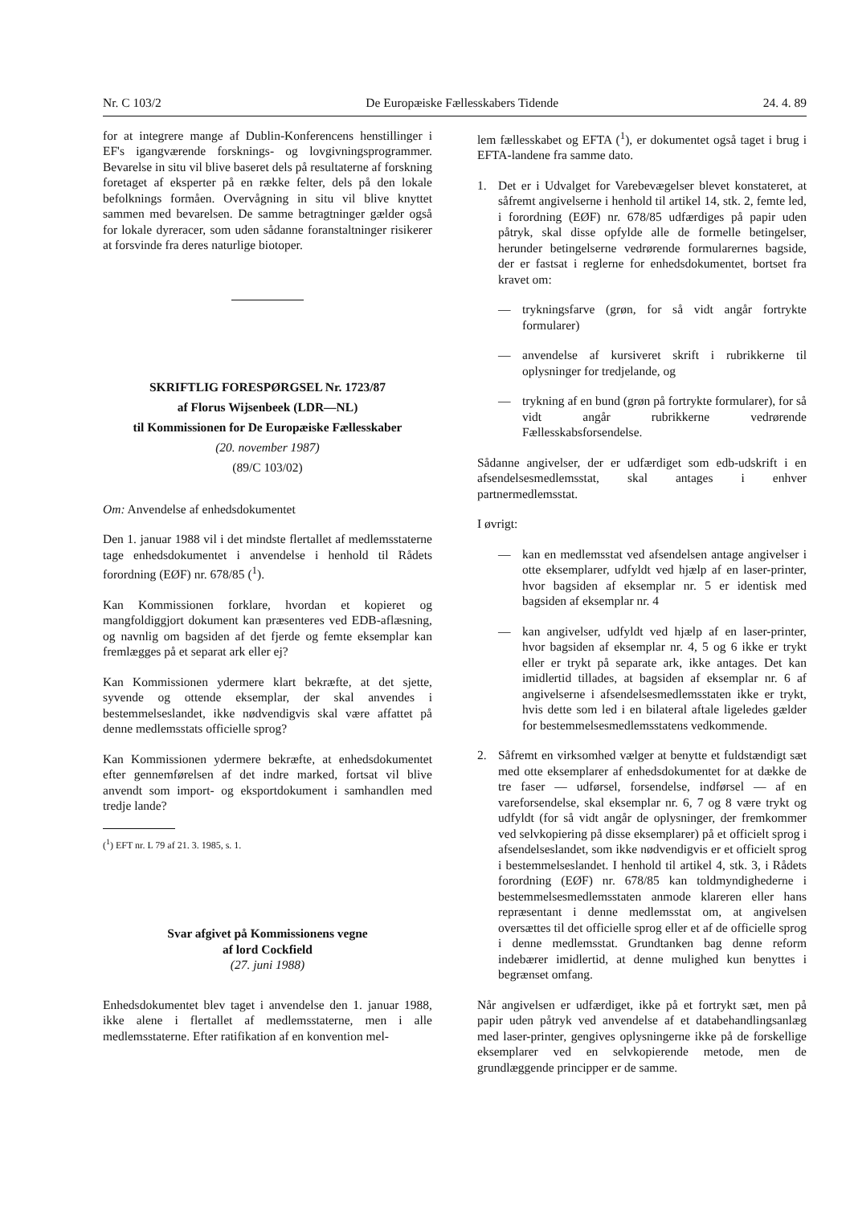Nr. C 103/2 De Europæiske Fællesskabers Tidende 24. 4. 89
for at integrere mange af Dublin-Konferencens henstillinger i EF's igangværende forsknings- og lovgivningsprogrammer. Bevarelse in situ vil blive baseret dels på resultaterne af forskning foretaget af eksperter på en række felter, dels på den lokale befolknings formåen. Overvågning in situ vil blive knyttet sammen med bevarelsen. De samme betragtninger gælder også for lokale dyreracer, som uden sådanne foranstaltninger risikerer at forsvinde fra deres naturlige biotoper.
SKRIFTLIG FORESPØRGSEL Nr. 1723/87
af Florus Wijsenbeek (LDR—NL)
til Kommissionen for De Europæiske Fællesskaber
(20. november 1987)
(89/C 103/02)
Om: Anvendelse af enhedsdokumentet
Den 1. januar 1988 vil i det mindste flertallet af medlemsstaterne tage enhedsdokumentet i anvendelse i henhold til Rådets forordning (EØF) nr. 678/85 (<sup>1</sup>).
Kan Kommissionen forklare, hvordan et kopieret og mangfoldiggjort dokument kan præsenteres ved EDB-aflæsning, og navnlig om bagsiden af det fjerde og femte eksemplar kan fremlægges på et separat ark eller ej?
Kan Kommissionen ydermere klart bekræfte, at det sjette, syvende og ottende eksemplar, der skal anvendes i bestemmelseslandet, ikke nødvendigvis skal være affattet på denne medlemsstats officielle sprog?
Kan Kommissionen ydermere bekræfte, at enhedsdokumentet efter gennemførelsen af det indre marked, fortsat vil blive anvendt som import- og eksportdokument i samhandlen med tredje lande?
(<sup>1</sup>) EFT nr. L 79 af 21. 3. 1985, s. 1.
Svar afgivet på Kommissionens vegne
af lord Cockfield
(27. juni 1988)
Enhedsdokumentet blev taget i anvendelse den 1. januar 1988, ikke alene i flertallet af medlemsstaterne, men i alle medlemsstaterne. Efter ratifikation af en konvention mel-
lem fællesskabet og EFTA (<sup>1</sup>), er dokumentet også taget i brug i EFTA-landene fra samme dato.
1. Det er i Udvalget for Varebevægelser blevet konstateret, at såfremt angivelserne i henhold til artikel 14, stk. 2, femte led, i forordning (EØF) nr. 678/85 udfærdiges på papir uden påtryk, skal disse opfylde alle de formelle betingelser, herunder betingelserne vedrørende formularernes bagside, der er fastsat i reglerne for enhedsdokumentet, bortset fra kravet om:
— trykningsfarve (grøn, for så vidt angår fortrykte formularer)
— anvendelse af kursiveret skrift i rubrikkerne til oplysninger for tredjelande, og
— trykning af en bund (grøn på fortrykte formularer), for så vidt angår rubrikkerne vedrørende Fællesskabsforsendelse.
Sådanne angivelser, der er udfærdiget som edb-udskrift i en afsendelsesmedlemsstat, skal antages i enhver partnermedlemsstat.
I øvrigt:
— kan en medlemsstat ved afsendelsen antage angivelser i otte eksemplarer, udfyldt ved hjælp af en laser-printer, hvor bagsiden af eksemplar nr. 5 er identisk med bagsiden af eksemplar nr. 4
— kan angivelser, udfyldt ved hjælp af en laser-printer, hvor bagsiden af eksemplar nr. 4, 5 og 6 ikke er trykt eller er trykt på separate ark, ikke antages. Det kan imidlertid tillades, at bagsiden af eksemplar nr. 6 af angivelserne i afsendelsesmedlemsstaten ikke er trykt, hvis dette som led i en bilateral aftale ligeledes gælder for bestemmelsesmedlemsstatens vedkommende.
2. Såfremt en virksomhed vælger at benytte et fuldstændigt sæt med otte eksemplarer af enhedsdokumentet for at dække de tre faser — udførsel, forsendelse, indførsel — af en vareforsendelse, skal eksemplar nr. 6, 7 og 8 være trykt og udfyldt (for så vidt angår de oplysninger, der fremkommer ved selvkopiering på disse eksemplarer) på et officielt sprog i afsendelseslandet, som ikke nødvendigvis er et officielt sprog i bestemmelseslandet. I henhold til artikel 4, stk. 3, i Rådets forordning (EØF) nr. 678/85 kan toldmyndighederne i bestemmelsesmedlemsstaten anmode klareren eller hans repræsentant i denne medlemsstat om, at angivelsen oversættes til det officielle sprog eller et af de officielle sprog i denne medlemsstat. Grundtanken bag denne reform indebærer imidlertid, at denne mulighed kun benyttes i begrænset omfang.
Når angivelsen er udfærdiget, ikke på et fortrykt sæt, men på papir uden påtryk ved anvendelse af et databehandlingsanlæg med laser-printer, gengives oplysningerne ikke på de forskellige eksemplarer ved en selvkopierende metode, men de grundlæggende principper er de samme.